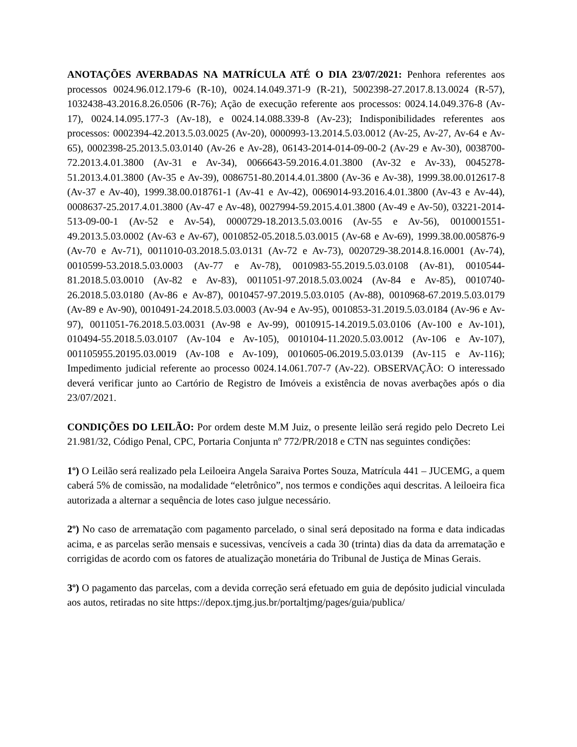ANOTAÇÕES AVERBADAS NA MATRÍCULA ATÉ O DIA 23/07/2021: Penhora referentes aos processos 0024.96.012.179-6 (R-10), 0024.14.049.371-9 (R-21), 5002398-27.2017.8.13.0024 (R-57), 1032438-43.2016.8.26.0506 (R-76); Ação de execução referente aos processos: 0024.14.049.376-8 (Av-17), 0024.14.095.177-3 (Av-18), e 0024.14.088.339-8 (Av-23); Indisponibilidades referentes aos processos: 0002394-42.2013.5.03.0025 (Av-20), 0000993-13.2014.5.03.0012 (Av-25, Av-27, Av-64 e Av-65), 0002398-25.2013.5.03.0140 (Av-26 e Av-28), 06143-2014-014-09-00-2 (Av-29 e Av-30), 0038700-72.2013.4.01.3800 (Av-31 e Av-34), 0066643-59.2016.4.01.3800 (Av-32 e Av-33), 0045278-51.2013.4.01.3800 (Av-35 e Av-39), 0086751-80.2014.4.01.3800 (Av-36 e Av-38), 1999.38.00.012617-8 (Av-37 e Av-40), 1999.38.00.018761-1 (Av-41 e Av-42), 0069014-93.2016.4.01.3800 (Av-43 e Av-44), 0008637-25.2017.4.01.3800 (Av-47 e Av-48), 0027994-59.2015.4.01.3800 (Av-49 e Av-50), 03221-2014-513-09-00-1 (Av-52 e Av-54), 0000729-18.2013.5.03.0016 (Av-55 e Av-56), 0010001551-49.2013.5.03.0002 (Av-63 e Av-67), 0010852-05.2018.5.03.0015 (Av-68 e Av-69), 1999.38.00.005876-9 (Av-70 e Av-71), 0011010-03.2018.5.03.0131 (Av-72 e Av-73), 0020729-38.2014.8.16.0001 (Av-74), 0010599-53.2018.5.03.0003 (Av-77 e Av-78), 0010983-55.2019.5.03.0108 (Av-81), 0010544-81.2018.5.03.0010 (Av-82 e Av-83), 0011051-97.2018.5.03.0024 (Av-84 e Av-85), 0010740-26.2018.5.03.0180 (Av-86 e Av-87), 0010457-97.2019.5.03.0105 (Av-88), 0010968-67.2019.5.03.0179 (Av-89 e Av-90), 0010491-24.2018.5.03.0003 (Av-94 e Av-95), 0010853-31.2019.5.03.0184 (Av-96 e Av-97), 0011051-76.2018.5.03.0031 (Av-98 e Av-99), 0010915-14.2019.5.03.0106 (Av-100 e Av-101), 010494-55.2018.5.03.0107 (Av-104 e Av-105), 0010104-11.2020.5.03.0012 (Av-106 e Av-107), 001105955.20195.03.0019 (Av-108 e Av-109), 0010605-06.2019.5.03.0139 (Av-115 e Av-116); Impedimento judicial referente ao processo 0024.14.061.707-7 (Av-22). OBSERVAÇÃO: O interessado deverá verificar junto ao Cartório de Registro de Imóveis a existência de novas averbações após o dia 23/07/2021.
CONDIÇÕES DO LEILÃO: Por ordem deste M.M Juiz, o presente leilão será regido pelo Decreto Lei 21.981/32, Código Penal, CPC, Portaria Conjunta nº 772/PR/2018 e CTN nas seguintes condições:
1º) O Leilão será realizado pela Leiloeira Angela Saraiva Portes Souza, Matrícula 441 – JUCEMG, a quem caberá 5% de comissão, na modalidade “eletrônico”, nos termos e condições aqui descritas. A leiloeira fica autorizada a alternar a sequência de lotes caso julgue necessário.
2º) No caso de arrematação com pagamento parcelado, o sinal será depositado na forma e data indicadas acima, e as parcelas serão mensais e sucessivas, vencíveis a cada 30 (trinta) dias da data da arrematação e corrigidas de acordo com os fatores de atualização monetária do Tribunal de Justiça de Minas Gerais.
3º) O pagamento das parcelas, com a devida correção será efetuado em guia de depósito judicial vinculada aos autos, retiradas no site https://depox.tjmg.jus.br/portaltjmg/pages/guia/publica/